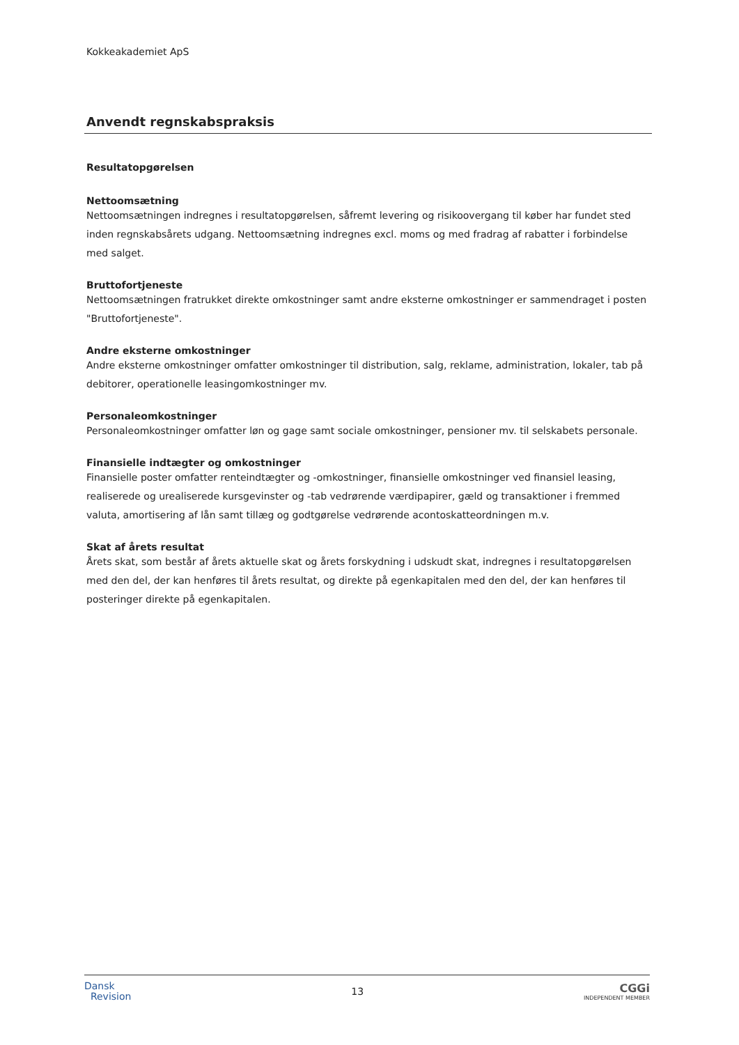Kokkeakademiet ApS
Anvendt regnskabspraksis
Resultatopgørelsen
Nettoomsætning
Nettoomsætningen indregnes i resultatopgørelsen, såfremt levering og risikoovergang til køber har fundet sted inden regnskabsårets udgang. Nettoomsætning indregnes excl. moms og med fradrag af rabatter i forbindelse med salget.
Bruttofortjeneste
Nettoomsætningen fratrukket direkte omkostninger samt andre eksterne omkostninger er sammendraget i posten "Bruttofortjeneste".
Andre eksterne omkostninger
Andre eksterne omkostninger omfatter omkostninger til distribution, salg, reklame, administration, lokaler, tab på debitorer, operationelle leasingomkostninger mv.
Personaleomkostninger
Personaleomkostninger omfatter løn og gage samt sociale omkostninger, pensioner mv. til selskabets personale.
Finansielle indtægter og omkostninger
Finansielle poster omfatter renteindtægter og -omkostninger, finansielle omkostninger ved finansiel leasing, realiserede og urealiserede kursgevinster og -tab vedrørende værdipapirer, gæld og transaktioner i fremmed valuta, amortisering af lån samt tillæg og godtgørelse vedrørende acontoskatteordningen m.v.
Skat af årets resultat
Årets skat, som består af årets aktuelle skat og årets forskydning i udskudt skat, indregnes i resultatopgørelsen med den del, der kan henføres til årets resultat, og direkte på egenkapitalen med den del, der kan henføres til posteringer direkte på egenkapitalen.
Dansk
Revision
13
CGGi
INDEPENDENT MEMBER